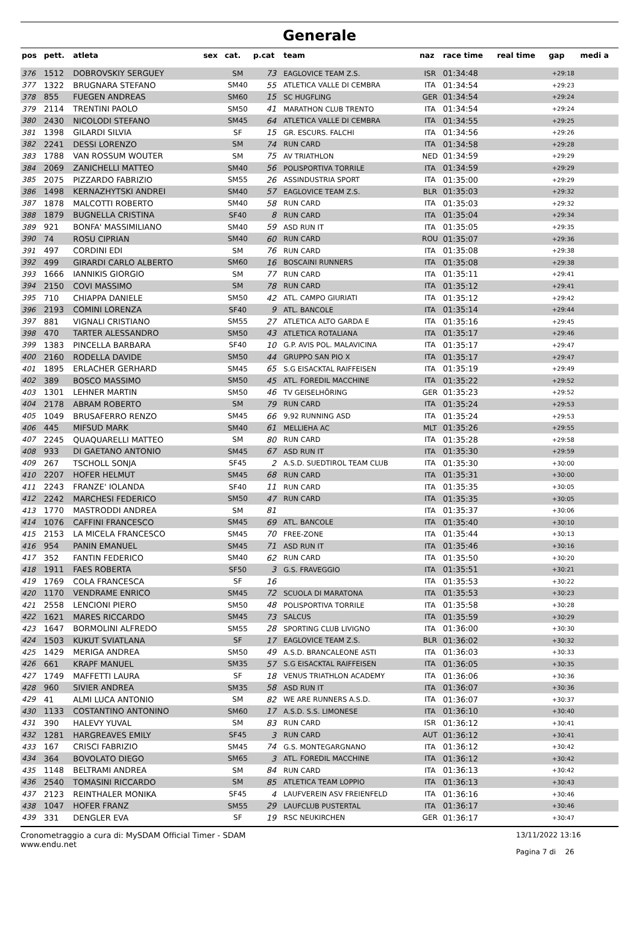Generale
| pos | pett. | atleta | sex | cat. | p.cat | team | naz | race time | real time | gap | medi a |
| --- | --- | --- | --- | --- | --- | --- | --- | --- | --- | --- | --- |
| 376 | 1512 | DOBROVSKIY SERGUEY | | SM | 73 | EAGLOVICE TEAM Z.S. | ISR | 01:34:48 | | +29:18 | |
| 377 | 1322 | BRUGNARA STEFANO | | SM40 | 55 | ATLETICA VALLE DI CEMBRA | ITA | 01:34:54 | | +29:23 | |
| 378 | 855 | FUEGEN ANDREAS | | SM60 | 15 | SC HUGFLING | GER | 01:34:54 | | +29:24 | |
| 379 | 2114 | TRENTINI PAOLO | | SM50 | 41 | MARATHON CLUB TRENTO | ITA | 01:34:54 | | +29:24 | |
| 380 | 2430 | NICOLODI STEFANO | | SM45 | 64 | ATLETICA VALLE DI CEMBRA | ITA | 01:34:55 | | +29:25 | |
| 381 | 1398 | GILARDI SILVIA | | SF | 15 | GR. ESCURS. FALCHI | ITA | 01:34:56 | | +29:26 | |
| 382 | 2241 | DESSI LORENZO | | SM | 74 | RUN CARD | ITA | 01:34:58 | | +29:28 | |
| 383 | 1788 | VAN ROSSUM WOUTER | | SM | 75 | AV TRIATHLON | NED | 01:34:59 | | +29:29 | |
| 384 | 2069 | ZANICHELLI MATTEO | | SM40 | 56 | POLISPORTIVA TORRILE | ITA | 01:34:59 | | +29:29 | |
| 385 | 2075 | PIZZARDO FABRIZIO | | SM55 | 26 | ASSINDUSTRIA SPORT | ITA | 01:35:00 | | +29:29 | |
| 386 | 1498 | KERNAZHYTSKI ANDREI | | SM40 | 57 | EAGLOVICE TEAM Z.S. | BLR | 01:35:03 | | +29:32 | |
| 387 | 1878 | MALCOTTI ROBERTO | | SM40 | 58 | RUN CARD | ITA | 01:35:03 | | +29:32 | |
| 388 | 1879 | BUGNELLA CRISTINA | | SF40 | 8 | RUN CARD | ITA | 01:35:04 | | +29:34 | |
| 389 | 921 | BONFA' MASSIMILIANO | | SM40 | 59 | ASD RUN IT | ITA | 01:35:05 | | +29:35 | |
| 390 | 74 | ROSU CIPRIAN | | SM40 | 60 | RUN CARD | ROU | 01:35:07 | | +29:36 | |
| 391 | 497 | CORDINI EDI | | SM | 76 | RUN CARD | ITA | 01:35:08 | | +29:38 | |
| 392 | 499 | GIRARDI CARLO ALBERTO | | SM60 | 16 | BOSCAINI RUNNERS | ITA | 01:35:08 | | +29:38 | |
| 393 | 1666 | IANNIKIS GIORGIO | | SM | 77 | RUN CARD | ITA | 01:35:11 | | +29:41 | |
| 394 | 2150 | COVI MASSIMO | | SM | 78 | RUN CARD | ITA | 01:35:12 | | +29:41 | |
| 395 | 710 | CHIAPPA DANIELE | | SM50 | 42 | ATL. CAMPO GIURIATI | ITA | 01:35:12 | | +29:42 | |
| 396 | 2193 | COMINI LORENZA | | SF40 | 9 | ATL. BANCOLE | ITA | 01:35:14 | | +29:44 | |
| 397 | 881 | VIGNALI CRISTIANO | | SM55 | 27 | ATLETICA ALTO GARDA E | ITA | 01:35:16 | | +29:45 | |
| 398 | 470 | TARTER ALESSANDRO | | SM50 | 43 | ATLETICA ROTALIANA | ITA | 01:35:17 | | +29:46 | |
| 399 | 1383 | PINCELLA BARBARA | | SF40 | 10 | G.P. AVIS POL. MALAVICINA | ITA | 01:35:17 | | +29:47 | |
| 400 | 2160 | RODELLA DAVIDE | | SM50 | 44 | GRUPPO SAN PIO X | ITA | 01:35:17 | | +29:47 | |
| 401 | 1895 | ERLACHER GERHARD | | SM45 | 65 | S.G EISACKTAL RAIFFEISEN | ITA | 01:35:19 | | +29:49 | |
| 402 | 389 | BOSCO MASSIMO | | SM50 | 45 | ATL. FOREDIL MACCHINE | ITA | 01:35:22 | | +29:52 | |
| 403 | 1301 | LEHNER MARTIN | | SM50 | 46 | TV GEISELHÖRING | GER | 01:35:23 | | +29:52 | |
| 404 | 2178 | ABRAM ROBERTO | | SM | 79 | RUN CARD | ITA | 01:35:24 | | +29:53 | |
| 405 | 1049 | BRUSAFERRO RENZO | | SM45 | 66 | 9,92 RUNNING ASD | ITA | 01:35:24 | | +29:53 | |
| 406 | 445 | MIFSUD MARK | | SM40 | 61 | MELLIEHA AC | MLT | 01:35:26 | | +29:55 | |
| 407 | 2245 | QUAQUARELLI MATTEO | | SM | 80 | RUN CARD | ITA | 01:35:28 | | +29:58 | |
| 408 | 933 | DI GAETANO ANTONIO | | SM45 | 67 | ASD RUN IT | ITA | 01:35:30 | | +29:59 | |
| 409 | 267 | TSCHOLL SONJA | | SF45 | 2 | A.S.D. SUEDTIROL TEAM CLUB | ITA | 01:35:30 | | +30:00 | |
| 410 | 2207 | HOFER HELMUT | | SM45 | 68 | RUN CARD | ITA | 01:35:31 | | +30:00 | |
| 411 | 2243 | FRANZE' IOLANDA | | SF40 | 11 | RUN CARD | ITA | 01:35:35 | | +30:05 | |
| 412 | 2242 | MARCHESI FEDERICO | | SM50 | 47 | RUN CARD | ITA | 01:35:35 | | +30:05 | |
| 413 | 1770 | MASTRODDI ANDREA | | SM | 81 | | ITA | 01:35:37 | | +30:06 | |
| 414 | 1076 | CAFFINI FRANCESCO | | SM45 | 69 | ATL. BANCOLE | ITA | 01:35:40 | | +30:10 | |
| 415 | 2153 | LA MICELA FRANCESCO | | SM45 | 70 | FREE-ZONE | ITA | 01:35:44 | | +30:13 | |
| 416 | 954 | PANIN EMANUEL | | SM45 | 71 | ASD RUN IT | ITA | 01:35:46 | | +30:16 | |
| 417 | 352 | FANTIN FEDERICO | | SM40 | 62 | RUN CARD | ITA | 01:35:50 | | +30:20 | |
| 418 | 1911 | FAES ROBERTA | | SF50 | 3 | G.S. FRAVEGGIO | ITA | 01:35:51 | | +30:21 | |
| 419 | 1769 | COLA FRANCESCA | | SF | 16 | | ITA | 01:35:53 | | +30:22 | |
| 420 | 1170 | VENDRAME ENRICO | | SM45 | 72 | SCUOLA DI MARATONA | ITA | 01:35:53 | | +30:23 | |
| 421 | 2558 | LENCIONI PIERO | | SM50 | 48 | POLISPORTIVA TORRILE | ITA | 01:35:58 | | +30:28 | |
| 422 | 1621 | MARES RICCARDO | | SM45 | 73 | SALCUS | ITA | 01:35:59 | | +30:29 | |
| 423 | 1647 | BORMOLINI ALFREDO | | SM55 | 28 | SPORTING CLUB LIVIGNO | ITA | 01:36:00 | | +30:30 | |
| 424 | 1503 | KUKUT SVIATLANA | | SF | 17 | EAGLOVICE TEAM Z.S. | BLR | 01:36:02 | | +30:32 | |
| 425 | 1429 | MERIGA ANDREA | | SM50 | 49 | A.S.D. BRANCALEONE ASTI | ITA | 01:36:03 | | +30:33 | |
| 426 | 661 | KRAPF MANUEL | | SM35 | 57 | S.G EISACKTAL RAIFFEISEN | ITA | 01:36:05 | | +30:35 | |
| 427 | 1749 | MAFFETTI LAURA | | SF | 18 | VENUS TRIATHLON ACADEMY | ITA | 01:36:06 | | +30:36 | |
| 428 | 960 | SIVIER ANDREA | | SM35 | 58 | ASD RUN IT | ITA | 01:36:07 | | +30:36 | |
| 429 | 41 | ALMI LUCA ANTONIO | | SM | 82 | WE ARE RUNNERS A.S.D. | ITA | 01:36:07 | | +30:37 | |
| 430 | 1133 | COSTANTINO ANTONINO | | SM60 | 17 | A.S.D. S.S. LIMONESE | ITA | 01:36:10 | | +30:40 | |
| 431 | 390 | HALEVY YUVAL | | SM | 83 | RUN CARD | ISR | 01:36:12 | | +30:41 | |
| 432 | 1281 | HARGREAVES EMILY | | SF45 | 3 | RUN CARD | AUT | 01:36:12 | | +30:41 | |
| 433 | 167 | CRISCI FABRIZIO | | SM45 | 74 | G.S. MONTEGARGNANO | ITA | 01:36:12 | | +30:42 | |
| 434 | 364 | BOVOLATO DIEGO | | SM65 | 3 | ATL. FOREDIL MACCHINE | ITA | 01:36:12 | | +30:42 | |
| 435 | 1148 | BELTRAMI ANDREA | | SM | 84 | RUN CARD | ITA | 01:36:13 | | +30:42 | |
| 436 | 2540 | TOMASINI RICCARDO | | SM | 85 | ATLETICA TEAM LOPPIO | ITA | 01:36:13 | | +30:43 | |
| 437 | 2123 | REINTHALER MONIKA | | SF45 | 4 | LAUFVEREIN ASV FREIENFELD | ITA | 01:36:16 | | +30:46 | |
| 438 | 1047 | HOFER FRANZ | | SM55 | 29 | LAUFCLUB PUSTERTAL | ITA | 01:36:17 | | +30:46 | |
| 439 | 331 | DENGLER EVA | | SF | 19 | RSC NEUKIRCHEN | GER | 01:36:17 | | +30:47 | |
Cronometraggio a cura di: MySDAM Official Timer - SDAM
www.endu.net
13/11/2022 13:16
Pagina 7 di 26